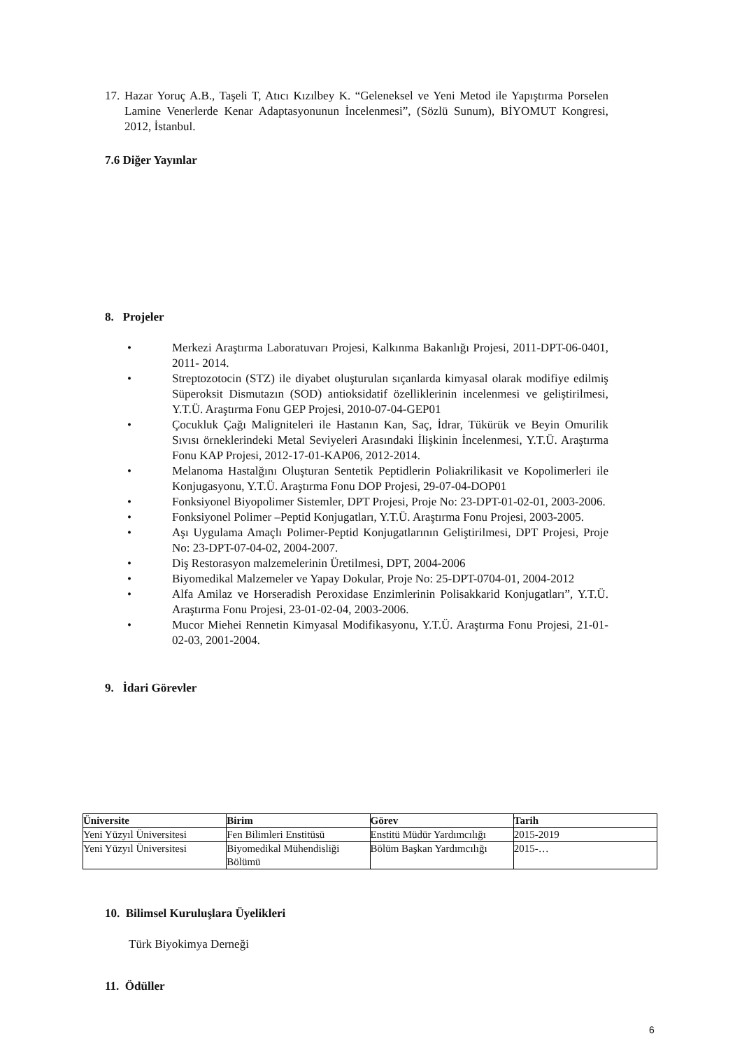17.
Hazar Yoruç A.B., Taşeli T, Atıcı Kızılbey K. “Geleneksel ve Yeni Metod ile Yapıştırma Porselen Lamine Venerlerde Kenar Adaptasyonunun İncelenmesi”, (Sözlü Sunum), BİYOMUT Kongresi, 2012, İstanbul.
7.6 Diğer Yayınlar
8. Projeler
• Merkezi Araştırma Laboratuvarı Projesi, Kalkınma Bakanlığı Projesi, 2011-DPT-06-0401, 2011- 2014.
• Streptozotocin (STZ) ile diyabet oluşturulan sıçanlarda kimyasal olarak modifiye edilmiş Süperoksit Dismutazın (SOD) antioksidatif özelliklerinin incelenmesi ve geliştirilmesi, Y.T.Ü. Araştırma Fonu GEP Projesi, 2010-07-04-GEP01
• Çocukluk Çağı Maligniteleri ile Hastanın Kan, Saç, İdrar, Tükürük ve Beyin Omurilik Sıvısı örneklerindeki Metal Seviyeleri Arasındaki İlişkinin İncelenmesi, Y.T.Ü. Araştırma Fonu KAP Projesi, 2012-17-01-KAP06, 2012-2014.
• Melanoma Hastalğını Oluşturan Sentetik Peptidlerin Poliakrilikasit ve Kopolimerleri ile Konjugasyonu, Y.T.Ü. Araştırma Fonu DOP Projesi, 29-07-04-DOP01
• Fonksiyonel Biyopolimer Sistemler, DPT Projesi, Proje No: 23-DPT-01-02-01, 2003-2006.
• Fonksiyonel Polimer –Peptid Konjugatları, Y.T.Ü. Araştırma Fonu Projesi, 2003-2005.
• Aşı Uygulama Amaçlı Polimer-Peptid Konjugatlarının Geliştirilmesi, DPT Projesi, Proje No: 23-DPT-07-04-02, 2004-2007.
• Diş Restorasyon malzemelerinin Üretilmesi, DPT, 2004-2006
• Biyomedikal Malzemeler ve Yapay Dokular, Proje No: 25-DPT-0704-01, 2004-2012
• Alfa Amilaz ve Horseradish Peroxidase Enzimlerinin Polisakkarid Konjugatları”, Y.T.Ü. Araştırma Fonu Projesi, 23-01-02-04, 2003-2006.
• Mucor Miehei Rennetin Kimyasal Modifikasyonu, Y.T.Ü. Araştırma Fonu Projesi, 21-01-02-03, 2001-2004.
9. İdari Görevler
| Üniversite | Birim | Görev | Tarih |
| --- | --- | --- | --- |
| Yeni Yüzyıl Üniversitesi | Fen Bilimleri Enstitüsü | Enstitü Müdür Yardımcılığı | 2015-2019 |
| Yeni Yüzyıl Üniversitesi | Biyomedikal Mühendisliği Bölümü | Bölüm Başkan Yardımcılığı | 2015-… |
10. Bilimsel Kuruluşlara Üyelikleri
Türk Biyokimya Derneği
11. Ödüller
6